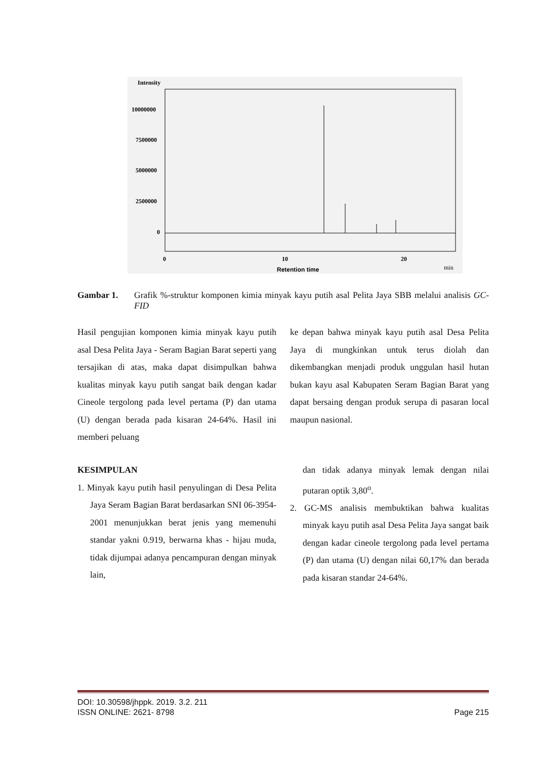Intensity
10000000
7500000
5000000
2500000
0
0
10
20
Retention time
min
Gambar 1. Grafik %-struktur komponen kimia minyak kayu putih asal Pelita Jaya SBB melalui analisis GC-FID
Hasil pengujian komponen kimia minyak kayu putih asal Desa Pelita Jaya - Seram Bagian Barat seperti yang tersajikan di atas, maka dapat disimpulkan bahwa kualitas minyak kayu putih sangat baik dengan kadar Cineole tergolong pada level pertama (P) dan utama (U) dengan berada pada kisaran 24-64%. Hasil ini memberi peluang
ke depan bahwa minyak kayu putih asal Desa Pelita Jaya di mungkinkan untuk terus diolah dan dikembangkan menjadi produk unggulan hasil hutan bukan kayu asal Kabupaten Seram Bagian Barat yang dapat bersaing dengan produk serupa di pasaran local maupun nasional.
KESIMPULAN
1. Minyak kayu putih hasil penyulingan di Desa Pelita Jaya Seram Bagian Barat berdasarkan SNI 06-3954-2001 menunjukkan berat jenis yang memenuhi standar yakni 0.919, berwarna khas - hijau muda, tidak dijumpai adanya pencampuran dengan minyak lain,
dan tidak adanya minyak lemak dengan nilai putaran optik 3,80<sup>o</sup>.
2. GC-MS analisis membuktikan bahwa kualitas minyak kayu putih asal Desa Pelita Jaya sangat baik dengan kadar cineole tergolong pada level pertama (P) dan utama (U) dengan nilai 60,17% dan berada pada kisaran standar 24-64%.
DOI: 10.30598/jhppk. 2019. 3.2. 211
ISSN ONLINE: 2621- 8798
Page 215